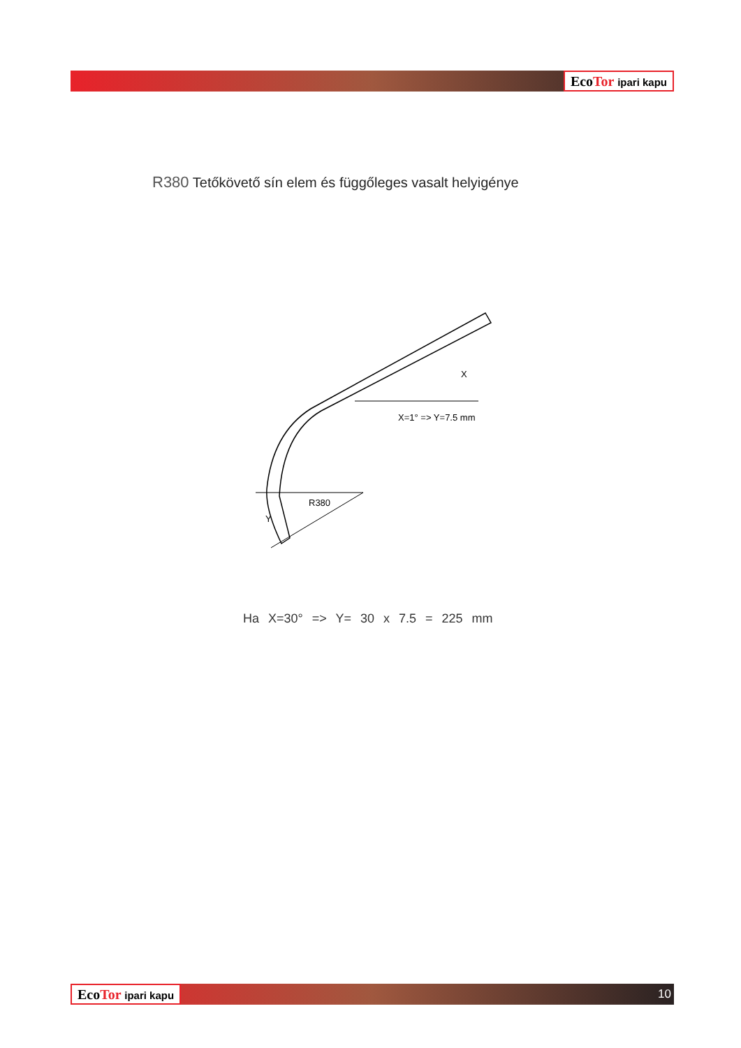EcoTor ipari kapu
R380 Tetőkövető sín elem és függőleges vasalt helyigénye
X=1° => Y=7.5 mm
X
R380
Y
Ha X=30° => Y= 30 x 7.5 = 225 mm
EcoTor ipari kapu
10